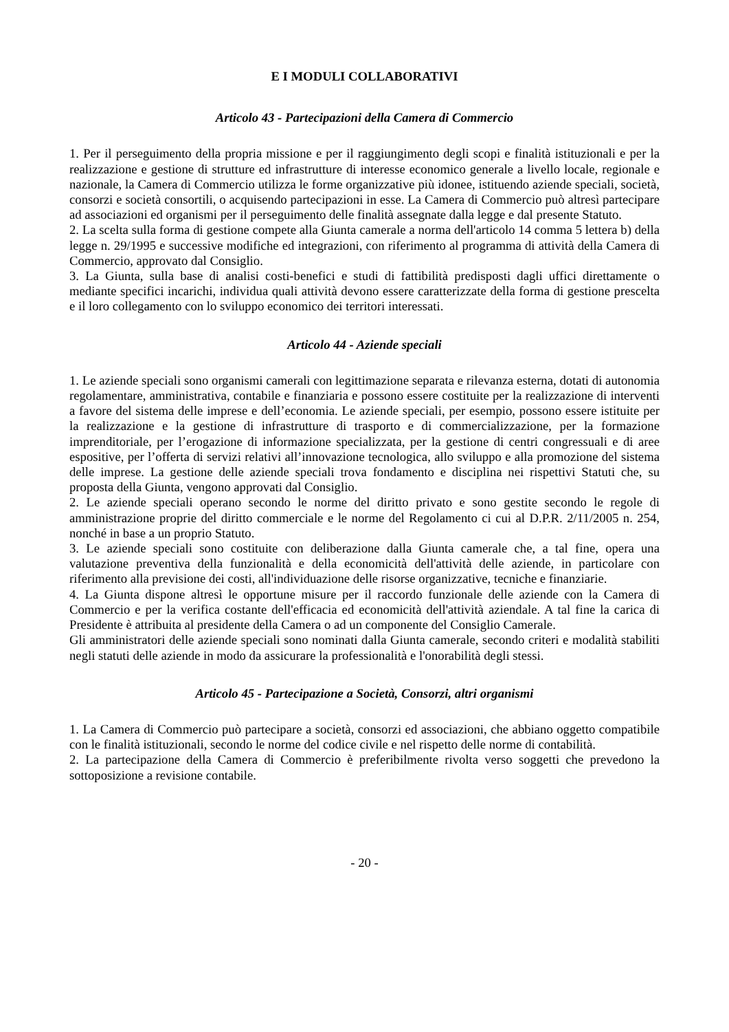E I MODULI COLLABORATIVI
Articolo 43 - Partecipazioni della Camera di Commercio
1. Per il perseguimento della propria missione e per il raggiungimento degli scopi e finalità istituzionali e per la realizzazione e gestione di strutture ed infrastrutture di interesse economico generale a livello locale, regionale e nazionale, la Camera di Commercio utilizza le forme organizzative più idonee, istituendo aziende speciali, società, consorzi e società consortili, o acquisendo partecipazioni in esse. La Camera di Commercio può altresì partecipare ad associazioni ed organismi per il perseguimento delle finalità assegnate dalla legge e dal presente Statuto.
2. La scelta sulla forma di gestione compete alla Giunta camerale a norma dell'articolo 14 comma 5 lettera b) della legge n. 29/1995 e successive modifiche ed integrazioni, con riferimento al programma di attività della Camera di Commercio, approvato dal Consiglio.
3. La Giunta, sulla base di analisi costi-benefici e studi di fattibilità predisposti dagli uffici direttamente o mediante specifici incarichi, individua quali attività devono essere caratterizzate della forma di gestione prescelta e il loro collegamento con lo sviluppo economico dei territori interessati.
Articolo 44 - Aziende speciali
1. Le aziende speciali sono organismi camerali con legittimazione separata e rilevanza esterna, dotati di autonomia regolamentare, amministrativa, contabile e finanziaria e possono essere costituite per la realizzazione di interventi a favore del sistema delle imprese e dell’economia. Le aziende speciali, per esempio, possono essere istituite per la realizzazione e la gestione di infrastrutture di trasporto e di commercializzazione, per la formazione imprenditoriale, per l’erogazione di informazione specializzata, per la gestione di centri congressuali e di aree espositive, per l’offerta di servizi relativi all’innovazione tecnologica, allo sviluppo e alla promozione del sistema delle imprese. La gestione delle aziende speciali trova fondamento e disciplina nei rispettivi Statuti che, su proposta della Giunta, vengono approvati dal Consiglio.
2. Le aziende speciali operano secondo le norme del diritto privato e sono gestite secondo le regole di amministrazione proprie del diritto commerciale e le norme del Regolamento ci cui al D.P.R. 2/11/2005 n. 254, nonché in base a un proprio Statuto.
3. Le aziende speciali sono costituite con deliberazione dalla Giunta camerale che, a tal fine, opera una valutazione preventiva della funzionalità e della economicità dell'attività delle aziende, in particolare con riferimento alla previsione dei costi, all'individuazione delle risorse organizzative, tecniche e finanziarie.
4. La Giunta dispone altresì le opportune misure per il raccordo funzionale delle aziende con la Camera di Commercio e per la verifica costante dell'efficacia ed economicità dell'attività aziendale. A tal fine la carica di Presidente è attribuita al presidente della Camera o ad un componente del Consiglio Camerale.
Gli amministratori delle aziende speciali sono nominati dalla Giunta camerale, secondo criteri e modalità stabiliti negli statuti delle aziende in modo da assicurare la professionalità e l'onorabilità degli stessi.
Articolo 45 - Partecipazione a Società, Consorzi, altri organismi
1. La Camera di Commercio può partecipare a società, consorzi ed associazioni, che abbiano oggetto compatibile con le finalità istituzionali, secondo le norme del codice civile e nel rispetto delle norme di contabilità.
2. La partecipazione della Camera di Commercio è preferibilmente rivolta verso soggetti che prevedono la sottoposizione a revisione contabile.
- 20 -